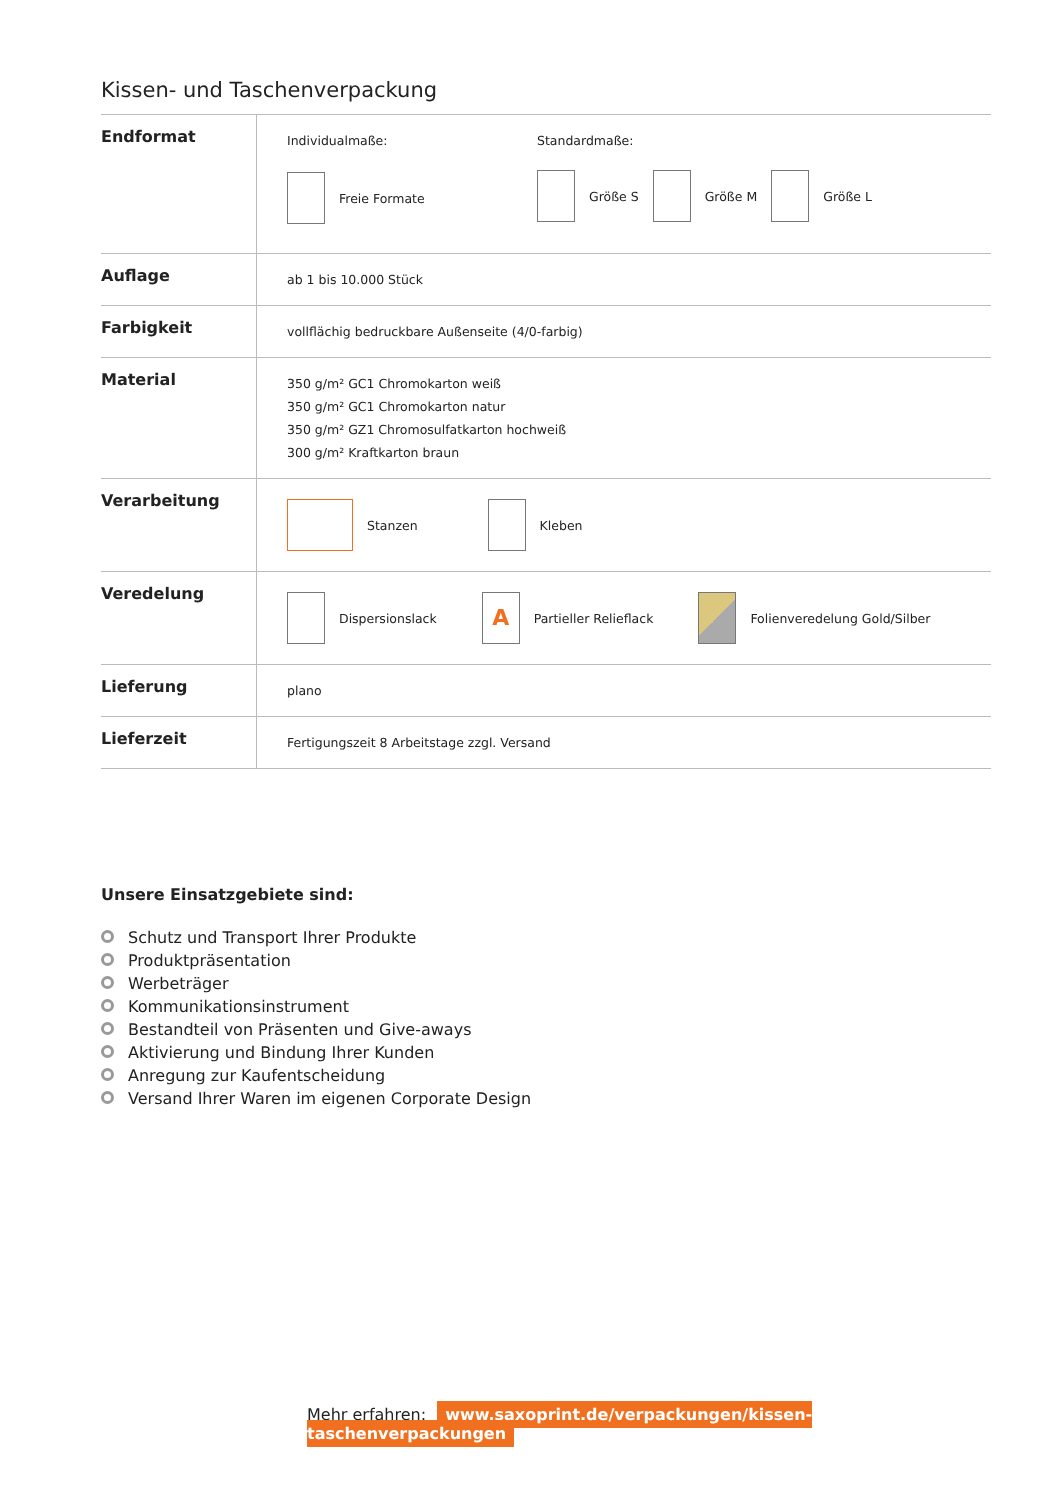Kissen- und Taschenverpackung
| Endformat | Individualmaße: Freie Formate Standardmaße: Größe S Größe M Größe L |
| Auflage | ab 1 bis 10.000 Stück |
| Farbigkeit | vollflächig bedruckbare Außenseite (4/0-farbig) |
| Material | 350 g/m² GC1 Chromokarton weiß 350 g/m² GC1 Chromokarton natur 350 g/m² GZ1 Chromosulfatkarton hochweiß 300 g/m² Kraftkarton braun |
| Verarbeitung | Stanzen Kleben |
| Veredelung | Dispersionslack A Partieller Relieflack Folienveredelung Gold/Silber |
| Lieferung | plano |
| Lieferzeit | Fertigungszeit 8 Arbeitstage zzgl. Versand |
Unsere Einsatzgebiete sind:
Schutz und Transport Ihrer Produkte
Produktpräsentation
Werbeträger
Kommunikationsinstrument
Bestandteil von Präsenten und Give-aways
Aktivierung und Bindung Ihrer Kunden
Anregung zur Kaufentscheidung
Versand Ihrer Waren im eigenen Corporate Design
Mehr erfahren: www.saxoprint.de/verpackungen/kissen-taschenverpackungen